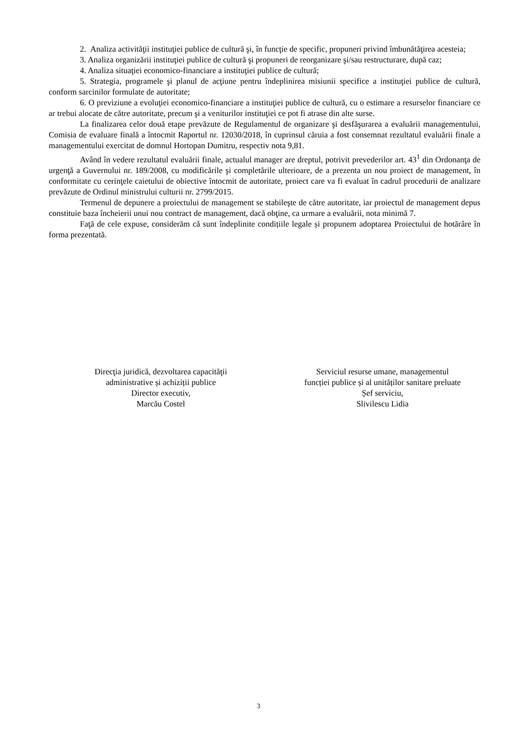2. Analiza activităţii instituţiei publice de cultură şi, în funcţie de specific, propuneri privind îmbunătăţirea acesteia;
3. Analiza organizării instituţiei publice de cultură şi propuneri de reorganizare şi/sau restructurare, după caz;
4. Analiza situaţiei economico-financiare a instituţiei publice de cultură;
5. Strategia, programele şi planul de acţiune pentru îndeplinirea misiunii specifice a instituţiei publice de cultură, conform sarcinilor formulate de autoritate;
6. O previziune a evoluţiei economico-financiare a instituţiei publice de cultură, cu o estimare a resurselor financiare ce ar trebui alocate de către autoritate, precum şi a veniturilor instituţiei ce pot fi atrase din alte surse.
La finalizarea celor două etape prevăzute de Regulamentul de organizare şi desfăşurarea a evaluării managementului, Comisia de evaluare finală a întocmit Raportul nr. 12030/2018, în cuprinsul căruia a fost consemnat rezultatul evaluării finale a managementului exercitat de domnul Hortopan Dumitru, respectiv nota 9,81.
Având în vedere rezultatul evaluării finale, actualul manager are dreptul, potrivit prevederilor art. 43<sup>1</sup> din Ordonanţa de urgenţă a Guvernului nr. 189/2008, cu modificările şi completările ulterioare, de a prezenta un nou proiect de management, în conformitate cu cerinţele caietului de obiective întocmit de autoritate, proiect care va fi evaluat în cadrul procedurii de analizare prevăzute de Ordinul ministrului culturii nr. 2799/2015.
Termenul de depunere a proiectului de management se stabileşte de către autoritate, iar proiectul de management depus constituie baza încheierii unui nou contract de management, dacă obţine, ca urmare a evaluării, nota minimă 7.
Faţă de cele expuse, considerăm că sunt îndeplinite condițiile legale și propunem adoptarea Proiectului de hotărâre în forma prezentată.
Direcţia juridică, dezvoltarea capacităţii
administrative și achiziții publice
Director executiv,
Marcău Costel
Serviciul resurse umane, managementul
funcției publice și al unităților sanitare preluate
Șef serviciu,
Slivilescu Lidia
3